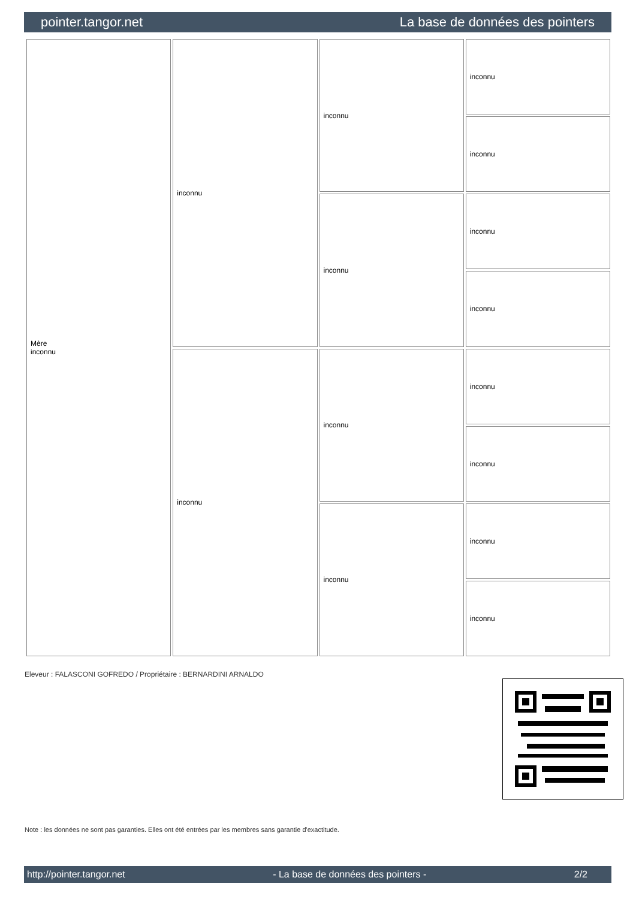pointer.tangor.net La base de données des pointers
| Mère inconnu | inconnu | inconnu | inconnu |
| | | | inconnu |
| | | inconnu | inconnu |
| | | | inconnu |
| | inconnu | inconnu | inconnu |
| | | | inconnu |
| | | inconnu | inconnu |
| | | | inconnu |
Eleveur : FALASCONI GOFREDO / Propriétaire : BERNARDINI ARNALDO
Note : les données ne sont pas garanties. Elles ont été entrées par les membres sans garantie d'exactitude.
http://pointer.tangor.net - La base de données des pointers - 2/2